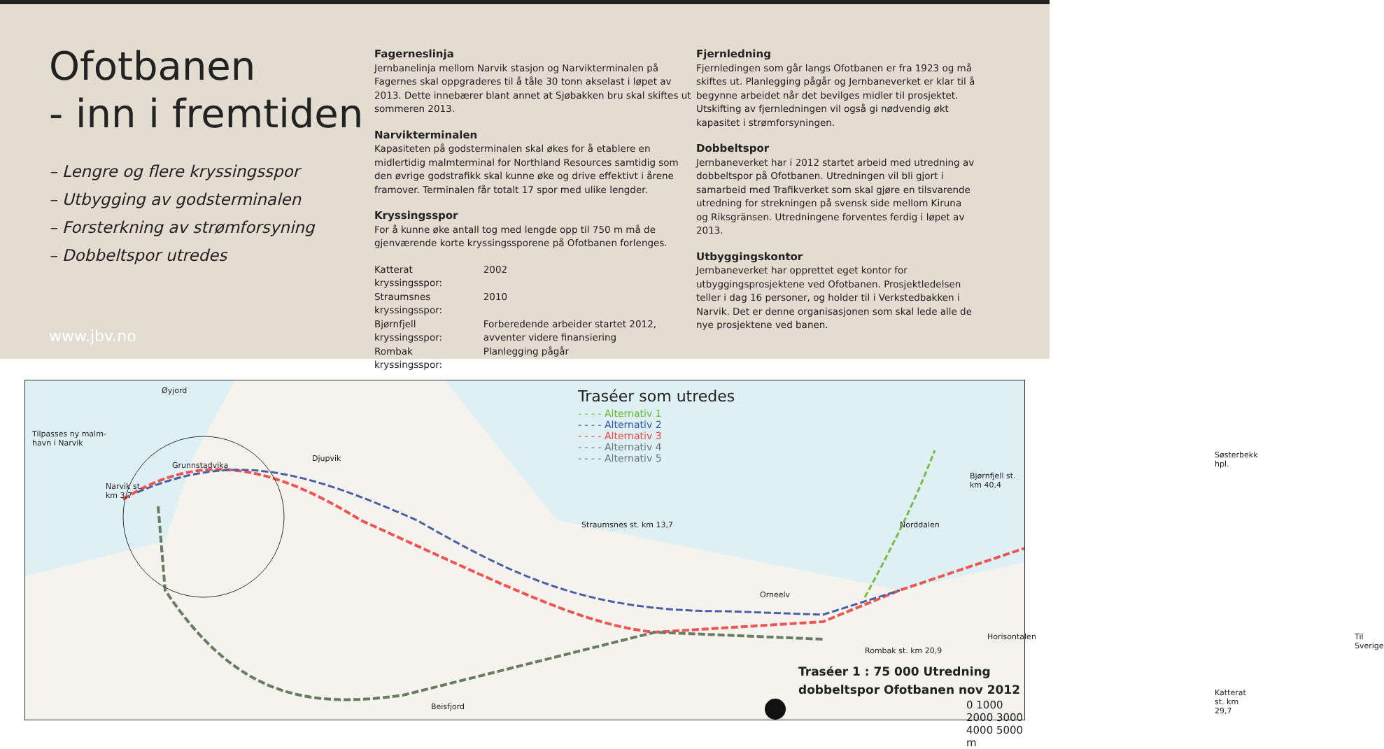Ofotbanen
- inn i fremtiden
– Lengre og flere kryssingsspor
– Utbygging av godsterminalen
– Forsterkning av strømforsyning
– Dobbeltspor utredes
www.jbv.no
Fagerneslinja
Jernbanelinja mellom Narvik stasjon og Narvikterminalen på Fagernes skal oppgraderes til å tåle 30 tonn akselast i løpet av 2013. Dette innebærer blant annet at Sjøbakken bru skal skiftes ut sommeren 2013.
Narvikterminalen
Kapasiteten på godsterminalen skal økes for å etablere en midlertidig malmterminal for Northland Resources samtidig som den øvrige godstrafikk skal kunne øke og drive effektivt i årene framover. Terminalen får totalt 17 spor med ulike lengder.
Kryssingsspor
For å kunne øke antall tog med lengde opp til 750 m må de gjenværende korte kryssingssporene på Ofotbanen forlenges.
| Katterat kryssingsspor: | 2002 |
| Straumsnes kryssingsspor: | 2010 |
| Bjørnfjell kryssingsspor: | Forberedende arbeider startet 2012, avventer videre finansiering |
| Rombak kryssingsspor: | Planlegging pågår |
Fjernledning
Fjernledingen som går langs Ofotbanen er fra 1923 og må skiftes ut. Planlegging pågår og Jernbaneverket er klar til å begynne arbeidet når det bevilges midler til prosjektet. Utskifting av fjernledningen vil også gi nødvendig økt kapasitet i strømforsyningen.
Dobbeltspor
Jernbaneverket har i 2012 startet arbeid med utredning av dobbeltspor på Ofotbanen. Utredningen vil bli gjort i samarbeid med Trafikverket som skal gjøre en tilsvarende utredning for strekningen på svensk side mellom Kiruna og Riksgränsen. Utredningene forventes ferdig i løpet av 2013.
Utbyggingskontor
Jernbaneverket har opprettet eget kontor for utbyggingsprosjektene ved Ofotbanen. Prosjektledelsen teller i dag 16 personer, og holder til i Verkstedbakken i Narvik. Det er denne organisasjonen som skal lede alle de nye prosjektene ved banen.
Traséer som utredes
- - - - Alternativ 1
- - - - Alternativ 2
- - - - Alternativ 3
- - - - Alternativ 4
- - - - Alternativ 5
Øyjord
Tilpasses ny malm-
havn i Narvik
Djupvik
Grunnstadvika
Narvik st.
km 3,7
Straumsnes st. km 13,7
Orneelv
Rombak st. km 20,9
Horisontalen
Katterat st. km 29,7
Søsterbekk hpl.
Bjørnfjell st. km 40,4
Til Sverige
Norddalen
Beisfjord 0 1000 2000 3000 4000 5000 m
Traséer 1 : 75 000 Utredning
dobbeltspor Ofotbanen nov 2012